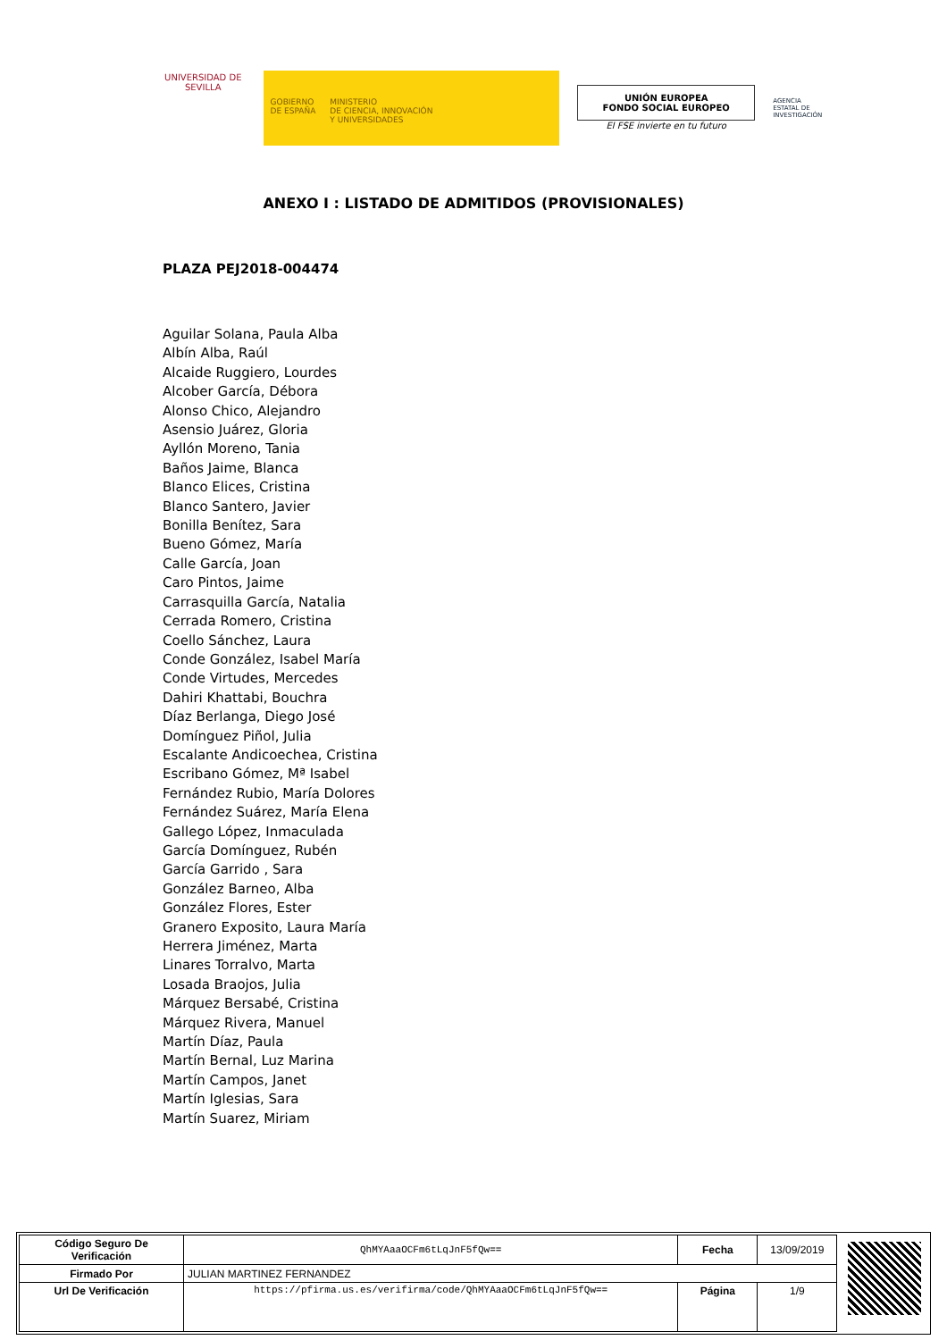UNIVERSIDAD DE SEVILLA
GOBIERNO
DE ESPAÑA
MINISTERIO
DE CIENCIA, INNOVACIÓN
Y UNIVERSIDADES
UNIÓN EUROPEA
FONDO SOCIAL EUROPEO
El FSE invierte en tu futuro
AGENCIA ESTATAL DE INVESTIGACIÓN
ANEXO I : LISTADO DE ADMITIDOS (PROVISIONALES)
PLAZA PEJ2018-004474
Aguilar Solana, Paula Alba
Albín Alba, Raúl
Alcaide Ruggiero, Lourdes
Alcober García, Débora
Alonso Chico, Alejandro
Asensio Juárez, Gloria
Ayllón Moreno, Tania
Baños Jaime, Blanca
Blanco Elices, Cristina
Blanco Santero, Javier
Bonilla Benítez, Sara
Bueno Gómez, María
Calle García, Joan
Caro Pintos, Jaime
Carrasquilla García, Natalia
Cerrada Romero, Cristina
Coello Sánchez, Laura
Conde González, Isabel María
Conde Virtudes, Mercedes
Dahiri Khattabi, Bouchra
Díaz Berlanga, Diego José
Domínguez Piñol, Julia
Escalante Andicoechea, Cristina
Escribano Gómez, Mª Isabel
Fernández Rubio, María Dolores
Fernández Suárez, María Elena
Gallego López, Inmaculada
García Domínguez, Rubén
García Garrido , Sara
González Barneo, Alba
González Flores, Ester
Granero Exposito, Laura María
Herrera Jiménez, Marta
Linares Torralvo, Marta
Losada Braojos, Julia
Márquez Bersabé, Cristina
Márquez Rivera, Manuel
Martín Díaz, Paula
Martín Bernal, Luz Marina
Martín Campos, Janet
Martín Iglesias, Sara
Martín Suarez, Miriam
| Código Seguro De Verificación | QhMYAaaOCFm6tLqJnF5fQw== | Fecha | 13/09/2019 |
| Firmado Por | JULIAN MARTINEZ FERNANDEZ | | |
| Url De Verificación | https://pfirma.us.es/verifirma/code/QhMYAaaOCFm6tLqJnF5fQw== | Página | 1/9 |